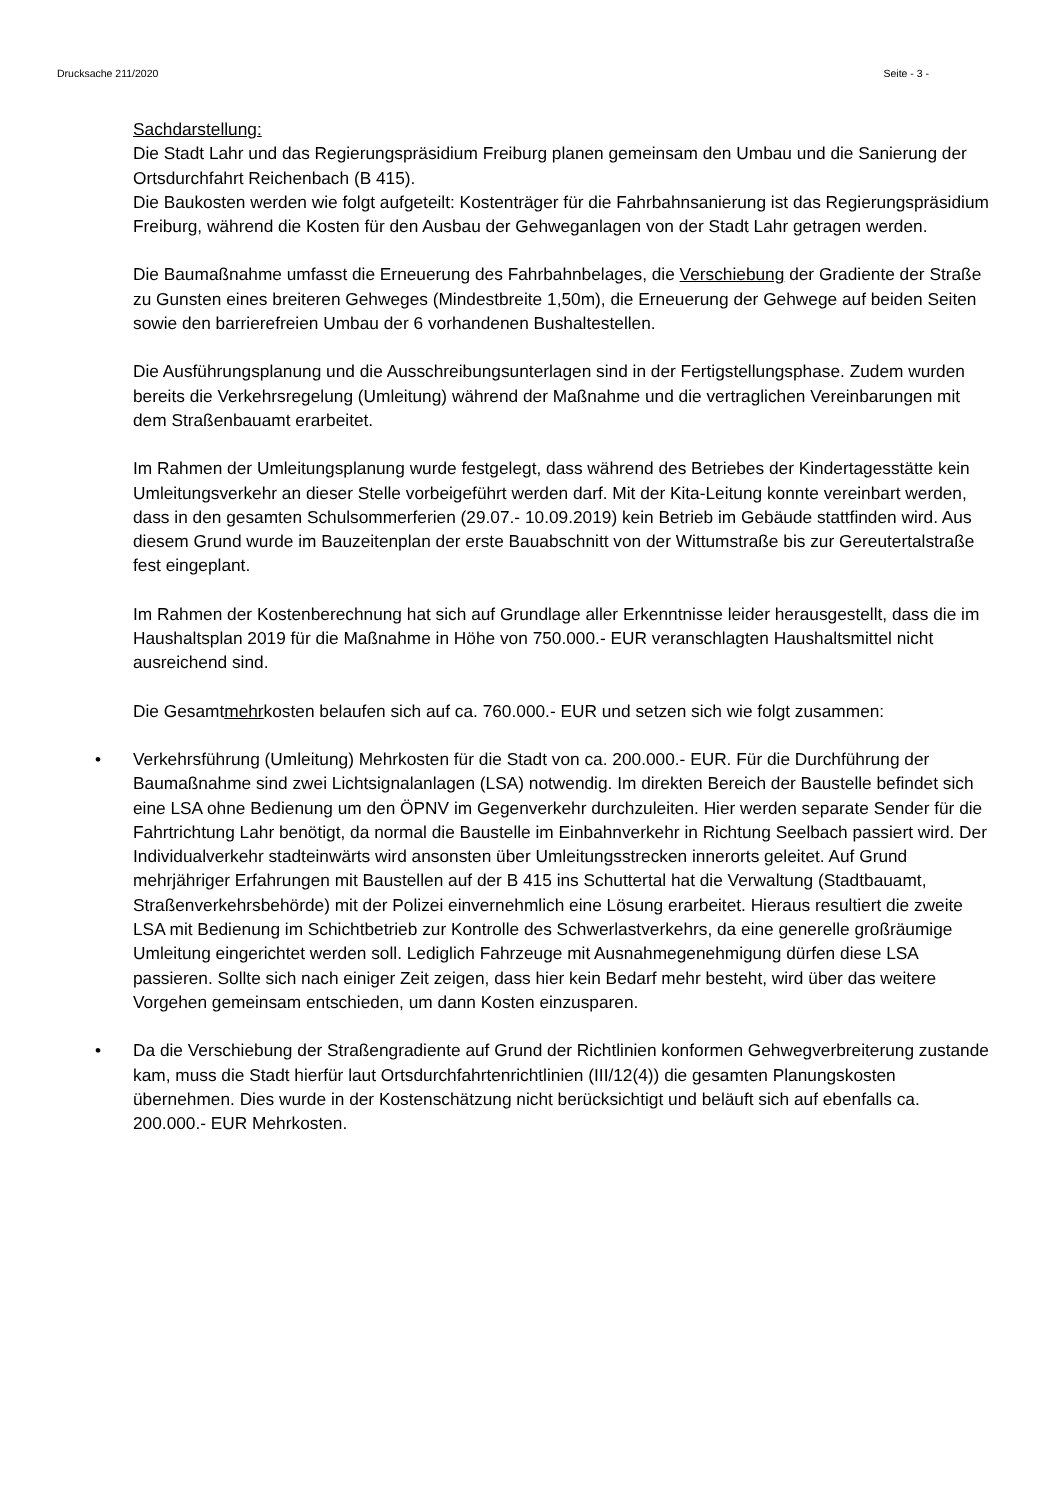Drucksache 211/2020 Seite - 3 -
Sachdarstellung:
Die Stadt Lahr und das Regierungspräsidium Freiburg planen gemeinsam den Umbau und die Sanierung der Ortsdurchfahrt Reichenbach (B 415).
Die Baukosten werden wie folgt aufgeteilt: Kostenträger für die Fahrbahnsanierung ist das Regierungspräsidium Freiburg, während die Kosten für den Ausbau der Gehweganlagen von der Stadt Lahr getragen werden.
Die Baumaßnahme umfasst die Erneuerung des Fahrbahnbelages, die Verschiebung der Gradiente der Straße zu Gunsten eines breiteren Gehweges (Mindestbreite 1,50m), die Erneuerung der Gehwege auf beiden Seiten sowie den barrierefreien Umbau der 6 vorhandenen Bushaltestellen.
Die Ausführungsplanung und die Ausschreibungsunterlagen sind in der Fertigstellungsphase. Zudem wurden bereits die Verkehrsregelung (Umleitung) während der Maßnahme und die vertraglichen Vereinbarungen mit dem Straßenbauamt erarbeitet.
Im Rahmen der Umleitungsplanung wurde festgelegt, dass während des Betriebes der Kindertagesstätte kein Umleitungsverkehr an dieser Stelle vorbeigeführt werden darf. Mit der Kita-Leitung konnte vereinbart werden, dass in den gesamten Schulsommerferien (29.07.- 10.09.2019) kein Betrieb im Gebäude stattfinden wird. Aus diesem Grund wurde im Bauzeitenplan der erste Bauabschnitt von der Wittumstraße bis zur Gereutertalstraße fest eingeplant.
Im Rahmen der Kostenberechnung hat sich auf Grundlage aller Erkenntnisse leider herausgestellt, dass die im Haushaltsplan 2019 für die Maßnahme in Höhe von 750.000.- EUR veranschlagten Haushaltsmittel nicht ausreichend sind.
Die Gesamtmehrkosten belaufen sich auf ca. 760.000.- EUR und setzen sich wie folgt zusammen:
• Verkehrsführung (Umleitung) Mehrkosten für die Stadt von ca. 200.000.- EUR. Für die Durchführung der Baumaßnahme sind zwei Lichtsignalanlagen (LSA) notwendig. Im direkten Bereich der Baustelle befindet sich eine LSA ohne Bedienung um den ÖPNV im Gegenverkehr durchzuleiten. Hier werden separate Sender für die Fahrtrichtung Lahr benötigt, da normal die Baustelle im Einbahnverkehr in Richtung Seelbach passiert wird. Der Individualverkehr stadteinwärts wird ansonsten über Umleitungsstrecken innerorts geleitet. Auf Grund mehrjähriger Erfahrungen mit Baustellen auf der B 415 ins Schuttertal hat die Verwaltung (Stadtbauamt, Straßenverkehrsbehörde) mit der Polizei einvernehmlich eine Lösung erarbeitet. Hieraus resultiert die zweite LSA mit Bedienung im Schichtbetrieb zur Kontrolle des Schwerlastverkehrs, da eine generelle großräumige Umleitung eingerichtet werden soll. Lediglich Fahrzeuge mit Ausnahmegenehmigung dürfen diese LSA passieren. Sollte sich nach einiger Zeit zeigen, dass hier kein Bedarf mehr besteht, wird über das weitere Vorgehen gemeinsam entschieden, um dann Kosten einzusparen.
• Da die Verschiebung der Straßengradiente auf Grund der Richtlinien konformen Gehwegverbreiterung zustande kam, muss die Stadt hierfür laut Ortsdurchfahrtenrichtlinien (III/12(4)) die gesamten Planungskosten übernehmen. Dies wurde in der Kostenschätzung nicht berücksichtigt und beläuft sich auf ebenfalls ca. 200.000.- EUR Mehrkosten.